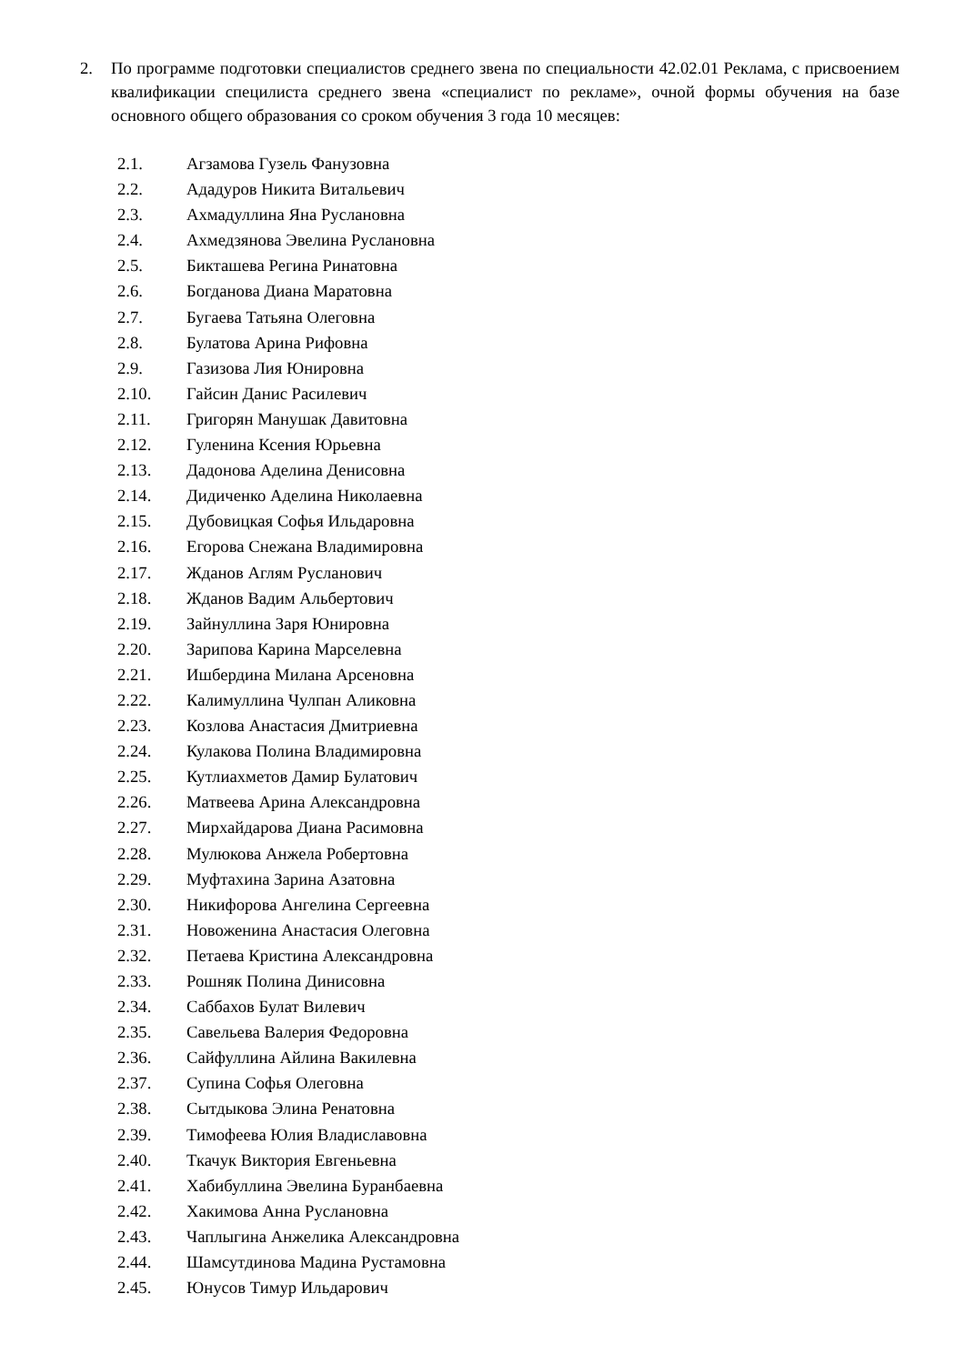2. По программе подготовки специалистов среднего звена по специальности 42.02.01 Реклама, с присвоением квалификации специлиста среднего звена «специалист по рекламе», очной формы обучения на базе основного общего образования со сроком обучения 3 года 10 месяцев:
2.1. Агзамова Гузель Фанузовна
2.2. Ададуров Никита Витальевич
2.3. Ахмадуллина Яна Руслановна
2.4. Ахмедзянова Эвелина Руслановна
2.5. Бикташева Регина Ринатовна
2.6. Богданова Диана Маратовна
2.7. Бугаева Татьяна Олеговна
2.8. Булатова Арина Рифовна
2.9. Газизова Лия Юнировна
2.10. Гайсин Данис Расилевич
2.11. Григорян Манушак Давитовна
2.12. Гуленина Ксения Юрьевна
2.13. Дадонова Аделина Денисовна
2.14. Дидиченко Аделина Николаевна
2.15. Дубовицкая Софья Ильдаровна
2.16. Егорова Снежана Владимировна
2.17. Жданов Аглям Русланович
2.18. Жданов Вадим Альбертович
2.19. Зайнуллина Заря Юнировна
2.20. Зарипова Карина Марселевна
2.21. Ишбердина Милана Арсеновна
2.22. Калимуллина Чулпан Аликовна
2.23. Козлова Анастасия Дмитриевна
2.24. Кулакова Полина Владимировна
2.25. Кутлиахметов Дамир Булатович
2.26. Матвеева Арина Александровна
2.27. Мирхайдарова Диана Расимовна
2.28. Мулюкова Анжела Робертовна
2.29. Муфтахина Зарина Азатовна
2.30. Никифорова Ангелина Сергеевна
2.31. Новоженина Анастасия Олеговна
2.32. Петаева Кристина Александровна
2.33. Рошняк Полина Динисовна
2.34. Саббахов Булат Вилевич
2.35. Савельева Валерия Федоровна
2.36. Сайфуллина Айлина Вакилевна
2.37. Супина Софья Олеговна
2.38. Сытдыкова Элина Ренатовна
2.39. Тимофеева Юлия Владиславовна
2.40. Ткачук Виктория Евгеньевна
2.41. Хабибуллина Эвелина Буранбаевна
2.42. Хакимова Анна Руслановна
2.43. Чаплыгина Анжелика Александровна
2.44. Шамсутдинова Мадина Рустамовна
2.45. Юнусов Тимур Ильдарович